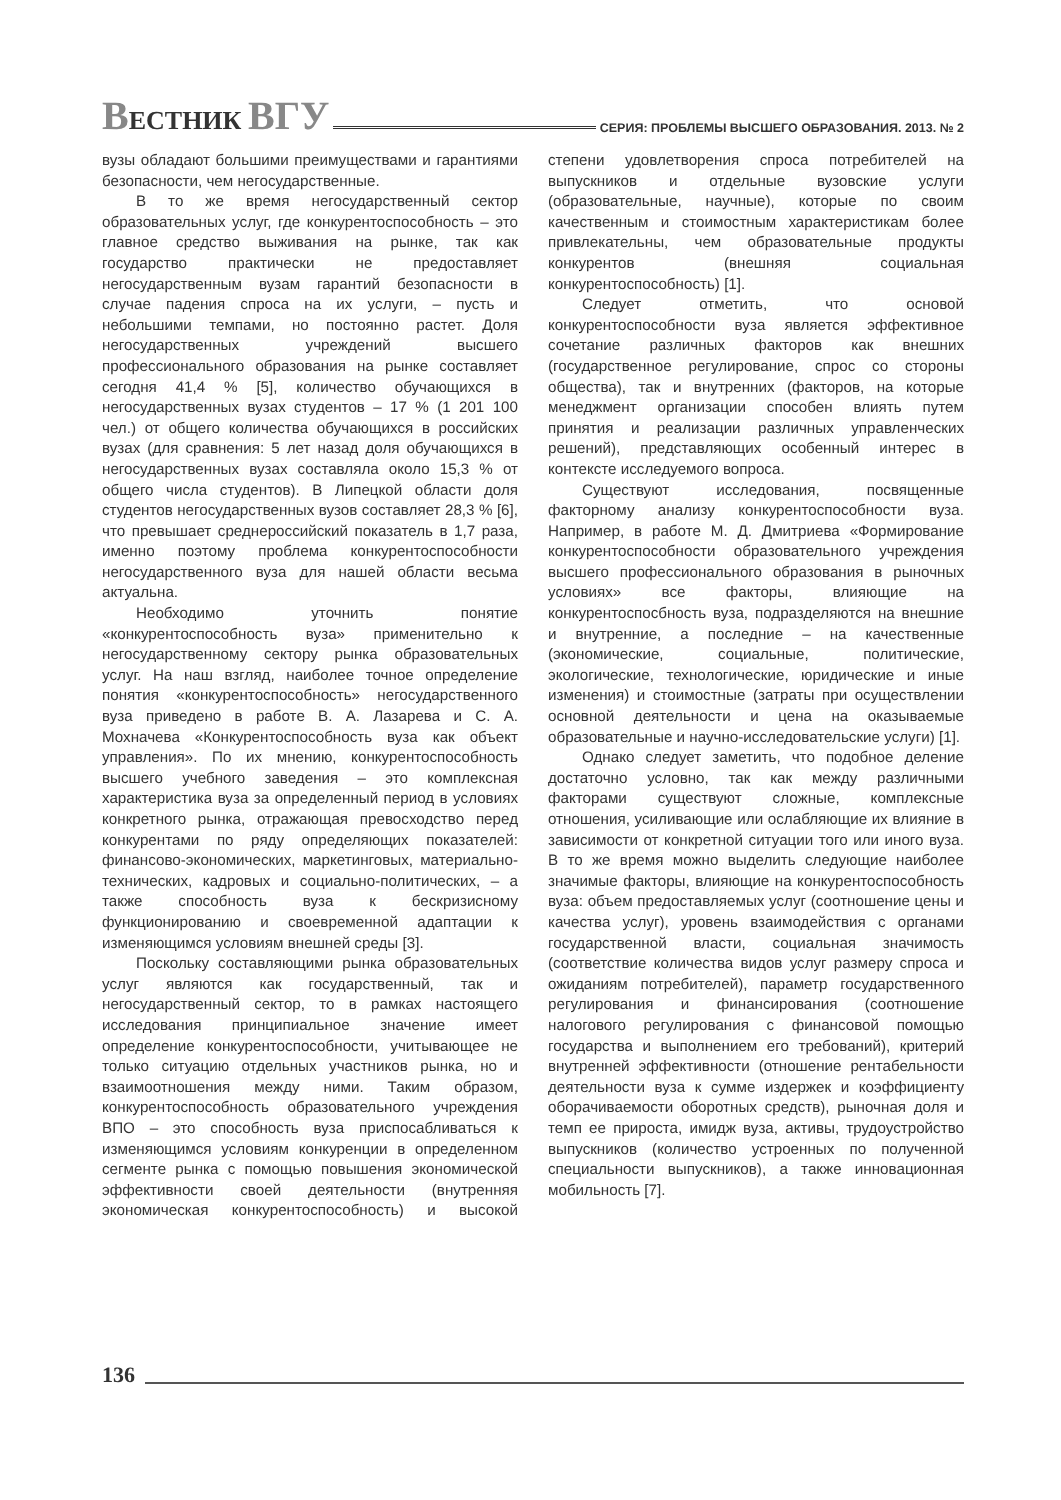ВЕСТНИК ВГУ
СЕРИЯ: ПРОБЛЕМЫ ВЫСШЕГО ОБРАЗОВАНИЯ. 2013. № 2
вузы обладают большими преимуществами и гарантиями безопасности, чем негосударственные.
В то же время негосударственный сектор образовательных услуг, где конкурентоспособность – это главное средство выживания на рынке, так как государство практически не предоставляет негосударственным вузам гарантий безопасности в случае падения спроса на их услуги, – пусть и небольшими темпами, но постоянно растет. Доля негосударственных учреждений высшего профессионального образования на рынке составляет сегодня 41,4 % [5], количество обучающихся в негосударственных вузах студентов – 17 % (1 201 100 чел.) от общего количества обучающихся в российских вузах (для сравнения: 5 лет назад доля обучающихся в негосударственных вузах составляла около 15,3 % от общего числа студентов). В Липецкой области доля студентов негосударственных вузов составляет 28,3 % [6], что превышает среднероссийский показатель в 1,7 раза, именно поэтому проблема конкурентоспособности негосударственного вуза для нашей области весьма актуальна.
Необходимо уточнить понятие «конкурентоспособность вуза» применительно к негосударственному сектору рынка образовательных услуг. На наш взгляд, наиболее точное определение понятия «конкурентоспособность» негосударственного вуза приведено в работе В. А. Лазарева и С. А. Мохначева «Конкурентоспособность вуза как объект управления». По их мнению, конкурентоспособность высшего учебного заведения – это комплексная характеристика вуза за определенный период в условиях конкретного рынка, отражающая превосходство перед конкурентами по ряду определяющих показателей: финансово-экономических, маркетинговых, материально-технических, кадровых и социально-политических, – а также способность вуза к бескризисному функционированию и своевременной адаптации к изменяющимся условиям внешней среды [3].
Поскольку составляющими рынка образовательных услуг являются как государственный, так и негосударственный сектор, то в рамках настоящего исследования принципиальное значение имеет определение конкурентоспособности, учитывающее не только ситуацию отдельных участников рынка, но и взаимоотношения между ними. Таким образом, конкурентоспособность образовательного учреждения ВПО – это способность вуза приспосабливаться к изменяющимся условиям конкуренции в определенном сегменте рынка с помощью повышения экономической эффективности своей деятельности (внутренняя экономическая конкурентоспособность) и высокой степени удовлетворения спроса потребителей на выпускников и отдельные вузовские услуги (образовательные, научные), которые по своим качественным и стоимостным характеристикам более привлекательны, чем образовательные продукты конкурентов (внешняя социальная конкурентоспособность) [1].
Следует отметить, что основой конкурентоспособности вуза является эффективное сочетание различных факторов как внешних (государственное регулирование, спрос со стороны общества), так и внутренних (факторов, на которые менеджмент организации способен влиять путем принятия и реализации различных управленческих решений), представляющих особенный интерес в контексте исследуемого вопроса.
Существуют исследования, посвященные факторному анализу конкурентоспособности вуза. Например, в работе М. Д. Дмитриева «Формирование конкурентоспособности образовательного учреждения высшего профессионального образования в рыночных условиях» все факторы, влияющие на конкурентоспосбность вуза, подразделяются на внешние и внутренние, а последние – на качественные (экономические, социальные, политические, экологические, технологические, юридические и иные изменения) и стоимостные (затраты при осуществлении основной деятельности и цена на оказываемые образовательные и научно-исследовательские услуги) [1].
Однако следует заметить, что подобное деление достаточно условно, так как между различными факторами существуют сложные, комплексные отношения, усиливающие или ослабляющие их влияние в зависимости от конкретной ситуации того или иного вуза. В то же время можно выделить следующие наиболее значимые факторы, влияющие на конкурентоспособность вуза: объем предоставляемых услуг (соотношение цены и качества услуг), уровень взаимодействия с органами государственной власти, социальная значимость (соответствие количества видов услуг размеру спроса и ожиданиям потребителей), параметр государственного регулирования и финансирования (соотношение налогового регулирования с финансовой помощью государства и выполнением его требований), критерий внутренней эффективности (отношение рентабельности деятельности вуза к сумме издержек и коэффициенту оборачиваемости оборотных средств), рыночная доля и темп ее прироста, имидж вуза, активы, трудоустройство выпускников (количество устроенных по полученной специальности выпускников), а также инновационная мобильность [7].
136